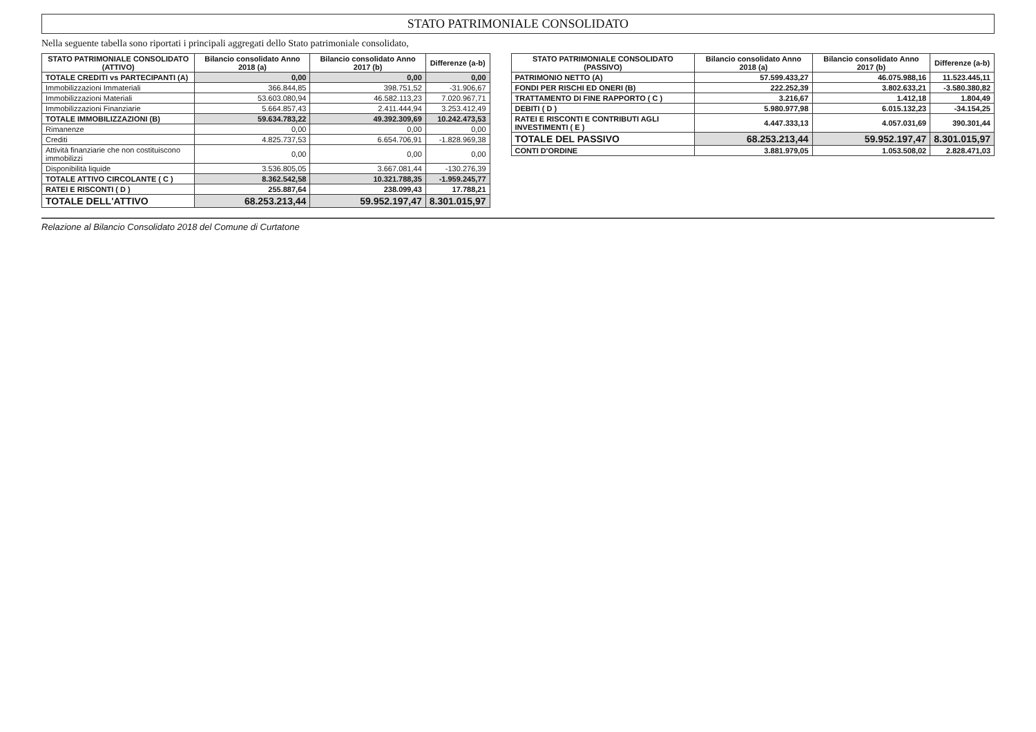STATO PATRIMONIALE CONSOLIDATO
Nella seguente tabella sono riportati i principali aggregati dello Stato patrimoniale consolidato,
| STATO PATRIMONIALE CONSOLIDATO (ATTIVO) | Bilancio consolidato Anno 2018 (a) | Bilancio consolidato Anno 2017 (b) | Differenze (a-b) |
| --- | --- | --- | --- |
| TOTALE CREDITI vs PARTECIPANTI (A) | 0,00 | 0,00 | 0,00 |
| Immobilizzazioni Immateriali | 366.844,85 | 398.751,52 | -31.906,67 |
| Immobilizzazioni Materiali | 53.603.080,94 | 46.582.113,23 | 7.020.967,71 |
| Immobilizzazioni Finanziarie | 5.664.857,43 | 2.411.444,94 | 3.253.412,49 |
| TOTALE IMMOBILIZZAZIONI (B) | 59.634.783,22 | 49.392.309,69 | 10.242.473,53 |
| Rimanenze | 0,00 | 0,00 | 0,00 |
| Crediti | 4.825.737,53 | 6.654.706,91 | -1.828.969,38 |
| Attività finanziarie che non costituiscono immobilizzi | 0,00 | 0,00 | 0,00 |
| Disponibilità liquide | 3.536.805,05 | 3.667.081,44 | -130.276,39 |
| TOTALE ATTIVO CIRCOLANTE ( C ) | 8.362.542,58 | 10.321.788,35 | -1.959.245,77 |
| RATEI E RISCONTI ( D ) | 255.887,64 | 238.099,43 | 17.788,21 |
| TOTALE DELL'ATTIVO | 68.253.213,44 | 59.952.197,47 | 8.301.015,97 |
| STATO PATRIMONIALE CONSOLIDATO (PASSIVO) | Bilancio consolidato Anno 2018 (a) | Bilancio consolidato Anno 2017 (b) | Differenze (a-b) |
| --- | --- | --- | --- |
| PATRIMONIO NETTO (A) | 57.599.433,27 | 46.075.988,16 | 11.523.445,11 |
| FONDI PER RISCHI ED ONERI (B) | 222.252,39 | 3.802.633,21 | -3.580.380,82 |
| TRATTAMENTO DI FINE RAPPORTO ( C ) | 3.216,67 | 1.412,18 | 1.804,49 |
| DEBITI ( D ) | 5.980.977,98 | 6.015.132,23 | -34.154,25 |
| RATEI E RISCONTI E CONTRIBUTI AGLI INVESTIMENTI ( E ) | 4.447.333,13 | 4.057.031,69 | 390.301,44 |
| TOTALE DEL PASSIVO | 68.253.213,44 | 59.952.197,47 | 8.301.015,97 |
| CONTI D'ORDINE | 3.881.979,05 | 1.053.508,02 | 2.828.471,03 |
Relazione al Bilancio Consolidato 2018 del Comune di Curtatone